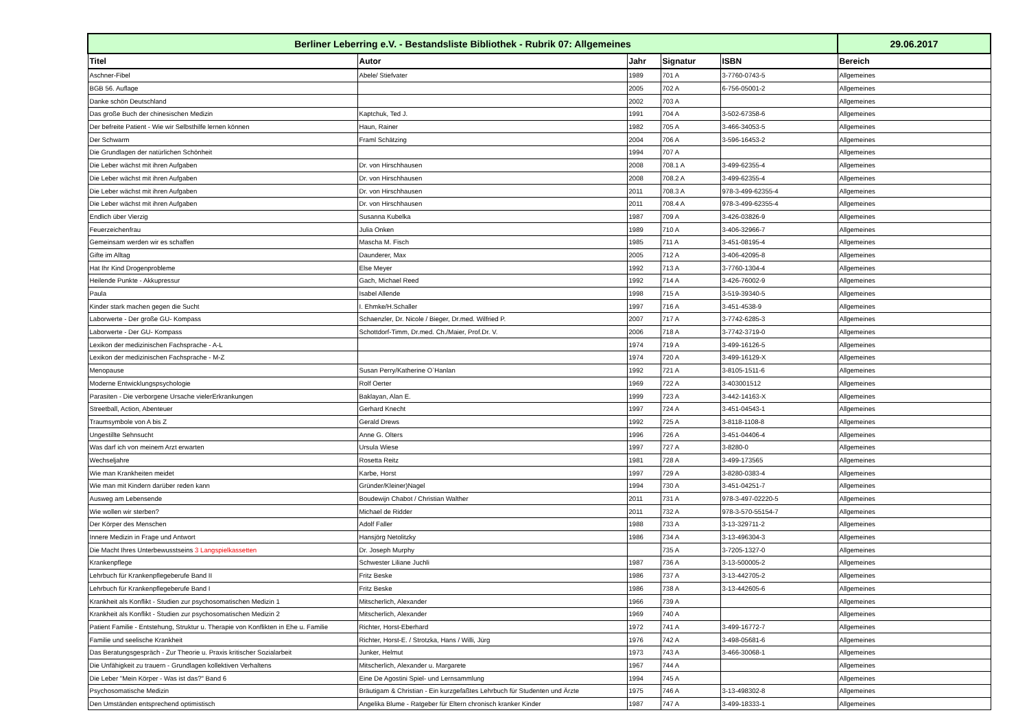| Berliner Leberring e.V. - Bestandsliste Bibliothek - Rubrik 07: Allgemeines | | | | | 29.06.2017 |
| Titel | Autor | Jahr | Signatur | ISBN | Bereich |
| Aschner-Fibel | Abele/ Stiefvater | 1989 | 701 A | 3-7760-0743-5 | Allgemeines |
| BGB 56. Auflage | | 2005 | 702 A | 6-756-05001-2 | Allgemeines |
| Danke schön Deutschland | | 2002 | 703 A | | Allgemeines |
| Das große Buch der chinesischen Medizin | Kaptchuk, Ted J. | 1991 | 704 A | 3-502-67358-6 | Allgemeines |
| Der befreite Patient - Wie wir Selbsthilfe lernen können | Haun, Rainer | 1982 | 705 A | 3-466-34053-5 | Allgemeines |
| Der Schwarm | Framl Schätzing | 2004 | 706 A | 3-596-16453-2 | Allgemeines |
| Die Grundlagen der natürlichen Schönheit | | 1994 | 707 A | | Allgemeines |
| Die Leber wächst mit ihren Aufgaben | Dr. von Hirschhausen | 2008 | 708.1 A | 3-499-62355-4 | Allgemeines |
| Die Leber wächst mit ihren Aufgaben | Dr. von Hirschhausen | 2008 | 708.2 A | 3-499-62355-4 | Allgemeines |
| Die Leber wächst mit ihren Aufgaben | Dr. von Hirschhausen | 2011 | 708.3 A | 978-3-499-62355-4 | Allgemeines |
| Die Leber wächst mit ihren Aufgaben | Dr. von Hirschhausen | 2011 | 708.4 A | 978-3-499-62355-4 | Allgemeines |
| Endlich über Vierzig | Susanna Kubelka | 1987 | 709 A | 3-426-03826-9 | Allgemeines |
| Feuerzeichenfrau | Julia Onken | 1989 | 710 A | 3-406-32966-7 | Allgemeines |
| Gemeinsam werden wir es schaffen | Mascha M. Fisch | 1985 | 711 A | 3-451-08195-4 | Allgemeines |
| Gifte im Alltag | Daunderer, Max | 2005 | 712 A | 3-406-42095-8 | Allgemeines |
| Hat Ihr Kind Drogenprobleme | Else Meyer | 1992 | 713 A | 3-7760-1304-4 | Allgemeines |
| Heilende Punkte - Akkupressur | Gach, Michael Reed | 1992 | 714 A | 3-426-76002-9 | Allgemeines |
| Paula | Isabel Allende | 1998 | 715 A | 3-519-39340-5 | Allgemeines |
| Kinder stark machen gegen die Sucht | I. Ehmke/H.Schaller | 1997 | 716 A | 3-451-4538-9 | Allgemeines |
| Laborwerte - Der große GU- Kompass | Schaenzler, Dr. Nicole / Bieger, Dr.med. Wilfried P. | 2007 | 717 A | 3-7742-6285-3 | Allgemeines |
| Laborwerte - Der GU- Kompass | Schottdorf-Timm, Dr.med. Ch./Maier, Prof.Dr. V. | 2006 | 718 A | 3-7742-3719-0 | Allgemeines |
| Lexikon der medizinischen Fachsprache - A-L | | 1974 | 719 A | 3-499-16126-5 | Allgemeines |
| Lexikon der medizinischen Fachsprache - M-Z | | 1974 | 720 A | 3-499-16129-X | Allgemeines |
| Menopause | Susan Perry/Katherine O`Hanlan | 1992 | 721 A | 3-8105-1511-6 | Allgemeines |
| Moderne Entwicklungspsychologie | Rolf Oerter | 1969 | 722 A | 3-403001512 | Allgemeines |
| Parasiten - Die verborgene Ursache vielerErkrankungen | Baklayan, Alan E. | 1999 | 723 A | 3-442-14163-X | Allgemeines |
| Streetball, Action, Abenteuer | Gerhard Knecht | 1997 | 724 A | 3-451-04543-1 | Allgemeines |
| Traumsymbole von A bis Z | Gerald Drews | 1992 | 725 A | 3-8118-1108-8 | Allgemeines |
| Ungestillte Sehnsucht | Anne G. Olters | 1996 | 726 A | 3-451-04406-4 | Allgemeines |
| Was darf ich von meinem Arzt erwarten | Ursula Wiese | 1997 | 727 A | 3-8280-0 | Allgemeines |
| Wechseljahre | Rosetta Reitz | 1981 | 728 A | 3-499-173565 | Allgemeines |
| Wie man Krankheiten meidet | Karbe, Horst | 1997 | 729 A | 3-8280-0383-4 | Allgemeines |
| Wie man mit Kindern darüber reden kann | Gründer/Kleiner)Nagel | 1994 | 730 A | 3-451-04251-7 | Allgemeines |
| Ausweg am Lebensende | Boudewijn Chabot / Christian Walther | 2011 | 731 A | 978-3-497-02220-5 | Allgemeines |
| Wie wollen wir sterben? | Michael de Ridder | 2011 | 732 A | 978-3-570-55154-7 | Allgemeines |
| Der Körper des Menschen | Adolf Faller | 1988 | 733 A | 3-13-329711-2 | Allgemeines |
| Innere Medizin in Frage und Antwort | Hansjörg Netolitzky | 1986 | 734 A | 3-13-496304-3 | Allgemeines |
| Die Macht Ihres Unterbewusstseins 3 Langspielkassetten | Dr. Joseph Murphy | | 735 A | 3-7205-1327-0 | Allgemeines |
| Krankenpflege | Schwester Liliane Juchli | 1987 | 736 A | 3-13-500005-2 | Allgemeines |
| Lehrbuch für Krankenpflegeberufe Band II | Fritz Beske | 1986 | 737 A | 3-13-442705-2 | Allgemeines |
| Lehrbuch für Krankenpflegeberufe Band I | Fritz Beske | 1986 | 738 A | 3-13-442605-6 | Allgemeines |
| Krankheit als Konflikt - Studien zur psychosomatischen Medizin 1 | Mitscherlich, Alexander | 1966 | 739 A | | Allgemeines |
| Krankheit als Konflikt - Studien zur psychosomatischen Medizin 2 | Mitscherlich, Alexander | 1969 | 740 A | | Allgemeines |
| Patient Familie - Entstehung, Struktur u. Therapie von Konflikten in Ehe u. Familie | Richter, Horst-Eberhard | 1972 | 741 A | 3-499-16772-7 | Allgemeines |
| Familie und seelische Krankheit | Richter, Horst-E. / Strotzka, Hans / Willi, Jürg | 1976 | 742 A | 3-498-05681-6 | Allgemeines |
| Das Beratungsgespräch - Zur Theorie u. Praxis kritischer Sozialarbeit | Junker, Helmut | 1973 | 743 A | 3-466-30068-1 | Allgemeines |
| Die Unfähigkeit zu trauern - Grundlagen kollektiven Verhaltens | Mitscherlich, Alexander u. Margarete | 1967 | 744 A | | Allgemeines |
| Die Leber "Mein Körper - Was ist das?" Band 6 | Eine De Agostini Spiel- und Lernsammlung | 1994 | 745 A | | Allgemeines |
| Psychosomatische Medizin | Bräutigam & Christian - Ein kurzgefaßtes Lehrbuch für Studenten und Ärzte | 1975 | 746 A | 3-13-498302-8 | Allgemeines |
| Den Umständen entsprechend optimistisch | Angelika Blume - Ratgeber für Eltern chronisch kranker Kinder | 1987 | 747 A | 3-499-18333-1 | Allgemeines |